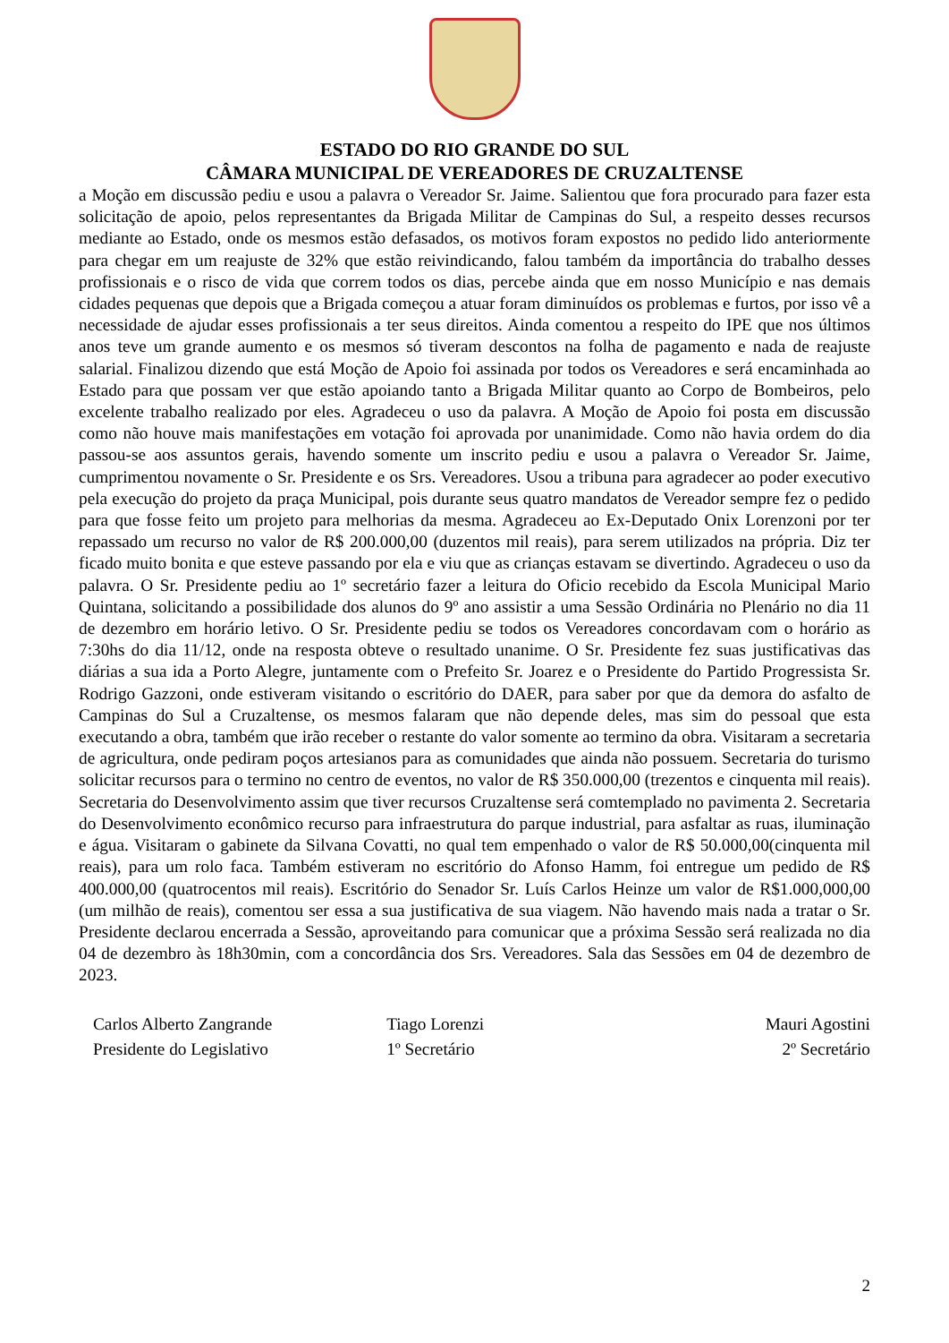ESTADO DO RIO GRANDE DO SUL
CÂMARA MUNICIPAL DE VEREADORES DE CRUZALTENSE
a Moção em discussão pediu e usou a palavra o Vereador Sr. Jaime. Salientou que fora procurado para fazer esta solicitação de apoio, pelos representantes da Brigada Militar de Campinas do Sul, a respeito desses recursos mediante ao Estado, onde os mesmos estão defasados, os motivos foram expostos no pedido lido anteriormente para chegar em um reajuste de 32% que estão reivindicando, falou também da importância do trabalho desses profissionais e o risco de vida que correm todos os dias, percebe ainda que em nosso Município e nas demais cidades pequenas que depois que a Brigada começou a atuar foram diminuídos os problemas e furtos, por isso vê a necessidade de ajudar esses profissionais a ter seus direitos. Ainda comentou a respeito do IPE que nos últimos anos teve um grande aumento e os mesmos só tiveram descontos na folha de pagamento e nada de reajuste salarial. Finalizou dizendo que está Moção de Apoio foi assinada por todos os Vereadores e será encaminhada ao Estado para que possam ver que estão apoiando tanto a Brigada Militar quanto ao Corpo de Bombeiros, pelo excelente trabalho realizado por eles. Agradeceu o uso da palavra. A Moção de Apoio foi posta em discussão como não houve mais manifestações em votação foi aprovada por unanimidade. Como não havia ordem do dia passou-se aos assuntos gerais, havendo somente um inscrito pediu e usou a palavra o Vereador Sr. Jaime, cumprimentou novamente o Sr. Presidente e os Srs. Vereadores. Usou a tribuna para agradecer ao poder executivo pela execução do projeto da praça Municipal, pois durante seus quatro mandatos de Vereador sempre fez o pedido para que fosse feito um projeto para melhorias da mesma. Agradeceu ao Ex-Deputado Onix Lorenzoni por ter repassado um recurso no valor de R$ 200.000,00 (duzentos mil reais), para serem utilizados na própria. Diz ter ficado muito bonita e que esteve passando por ela e viu que as crianças estavam se divertindo. Agradeceu o uso da palavra. O Sr. Presidente pediu ao 1º secretário fazer a leitura do Oficio recebido da Escola Municipal Mario Quintana, solicitando a possibilidade dos alunos do 9º ano assistir a uma Sessão Ordinária no Plenário no dia 11 de dezembro em horário letivo. O Sr. Presidente pediu se todos os Vereadores concordavam com o horário as 7:30hs do dia 11/12, onde na resposta obteve o resultado unanime. O Sr. Presidente fez suas justificativas das diárias a sua ida a Porto Alegre, juntamente com o Prefeito Sr. Joarez e o Presidente do Partido Progressista Sr. Rodrigo Gazzoni, onde estiveram visitando o escritório do DAER, para saber por que da demora do asfalto de Campinas do Sul a Cruzaltense, os mesmos falaram que não depende deles, mas sim do pessoal que esta executando a obra, também que irão receber o restante do valor somente ao termino da obra. Visitaram a secretaria de agricultura, onde pediram poços artesianos para as comunidades que ainda não possuem. Secretaria do turismo solicitar recursos para o termino no centro de eventos, no valor de R$ 350.000,00 (trezentos e cinquenta mil reais). Secretaria do Desenvolvimento assim que tiver recursos Cruzaltense será comtemplado no pavimenta 2. Secretaria do Desenvolvimento econômico recurso para infraestrutura do parque industrial, para asfaltar as ruas, iluminação e água. Visitaram o gabinete da Silvana Covatti, no qual tem empenhado o valor de R$ 50.000,00(cinquenta mil reais), para um rolo faca. Também estiveram no escritório do Afonso Hamm, foi entregue um pedido de R$ 400.000,00 (quatrocentos mil reais). Escritório do Senador Sr. Luís Carlos Heinze um valor de R$1.000,000,00 (um milhão de reais), comentou ser essa a sua justificativa de sua viagem. Não havendo mais nada a tratar o Sr. Presidente declarou encerrada a Sessão, aproveitando para comunicar que a próxima Sessão será realizada no dia 04 de dezembro às 18h30min, com a concordância dos Srs. Vereadores. Sala das Sessões em 04 de dezembro de 2023.
Carlos Alberto Zangrande
Presidente do Legislativo
Tiago Lorenzi
1º Secretário
Mauri Agostini
2º Secretário
2